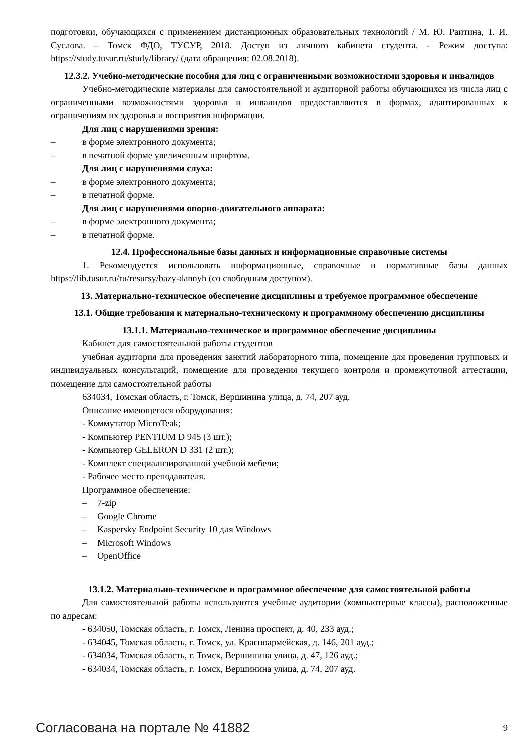подготовки, обучающихся с применением дистанционных образовательных технологий / М. Ю. Раитина, Т. И. Суслова. – Томск ФДО, ТУСУР, 2018. Доступ из личного кабинета студента. - Режим доступа: https://study.tusur.ru/study/library/ (дата обращения: 02.08.2018).
12.3.2. Учебно-методические пособия для лиц с ограниченными возможностями здоровья и инвалидов
Учебно-методические материалы для самостоятельной и аудиторной работы обучающихся из числа лиц с ограниченными возможностями здоровья и инвалидов предоставляются в формах, адаптированных к ограничениям их здоровья и восприятия информации.
Для лиц с нарушениями зрения:
– в форме электронного документа;
– в печатной форме увеличенным шрифтом.
Для лиц с нарушениями слуха:
– в форме электронного документа;
– в печатной форме.
Для лиц с нарушениями опорно-двигательного аппарата:
– в форме электронного документа;
– в печатной форме.
12.4. Профессиональные базы данных и информационные справочные системы
1. Рекомендуется использовать информационные, справочные и нормативные базы данных https://lib.tusur.ru/ru/resursy/bazy-dannyh (со свободным доступом).
13. Материально-техническое обеспечение дисциплины и требуемое программное обеспечение
13.1. Общие требования к материально-техническому и программному обеспечению дисциплины
13.1.1. Материально-техническое и программное обеспечение дисциплины
Кабинет для самостоятельной работы студентов
учебная аудитория для проведения занятий лабораторного типа, помещение для проведения групповых и индивидуальных консультаций, помещение для проведения текущего контроля и промежуточной аттестации, помещение для самостоятельной работы
634034, Томская область, г. Томск, Вершинина улица, д. 74, 207 ауд.
Описание имеющегося оборудования:
- Коммутатор MicroTeak;
- Компьютер PENTIUM D 945 (3 шт.);
- Компьютер GELERON D 331 (2 шт.);
- Комплект специализированной учебной мебели;
- Рабочее место преподавателя.
Программное обеспечение:
– 7-zip
– Google Chrome
– Kaspersky Endpoint Security 10 для Windows
– Microsoft Windows
– OpenOffice
13.1.2. Материально-техническое и программное обеспечение для самостоятельной работы
Для самостоятельной работы используются учебные аудитории (компьютерные классы), расположенные по адресам:
- 634050, Томская область, г. Томск, Ленина проспект, д. 40, 233 ауд.;
- 634045, Томская область, г. Томск, ул. Красноармейская, д. 146, 201 ауд.;
- 634034, Томская область, г. Томск, Вершинина улица, д. 47, 126 ауд.;
- 634034, Томская область, г. Томск, Вершинина улица, д. 74, 207 ауд.
Согласована на портале № 41882 9